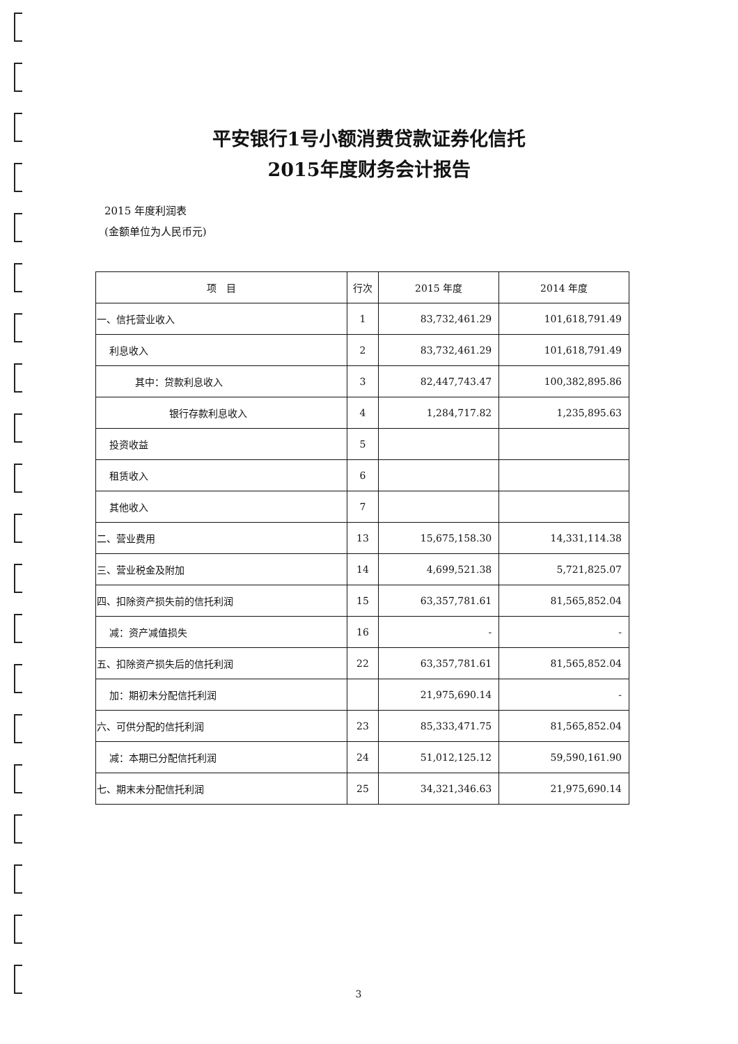平安银行1号小额消费贷款证券化信托
2015年度财务会计报告
2015 年度利润表
(金额单位为人民币元)
| 项 目 | 行次 | 2015 年度 | 2014 年度 |
| --- | --- | --- | --- |
| 一、信托营业收入 | 1 | 83,732,461.29 | 101,618,791.49 |
| 利息收入 | 2 | 83,732,461.29 | 101,618,791.49 |
| 其中：贷款利息收入 | 3 | 82,447,743.47 | 100,382,895.86 |
| 银行存款利息收入 | 4 | 1,284,717.82 | 1,235,895.63 |
| 投资收益 | 5 | | |
| 租赁收入 | 6 | | |
| 其他收入 | 7 | | |
| 二、营业费用 | 13 | 15,675,158.30 | 14,331,114.38 |
| 三、营业税金及附加 | 14 | 4,699,521.38 | 5,721,825.07 |
| 四、扣除资产损失前的信托利润 | 15 | 63,357,781.61 | 81,565,852.04 |
| 减：资产减值损失 | 16 | - | - |
| 五、扣除资产损失后的信托利润 | 22 | 63,357,781.61 | 81,565,852.04 |
| 加：期初未分配信托利润 | | 21,975,690.14 | - |
| 六、可供分配的信托利润 | 23 | 85,333,471.75 | 81,565,852.04 |
| 减：本期已分配信托利润 | 24 | 51,012,125.12 | 59,590,161.90 |
| 七、期末未分配信托利润 | 25 | 34,321,346.63 | 21,975,690.14 |
3